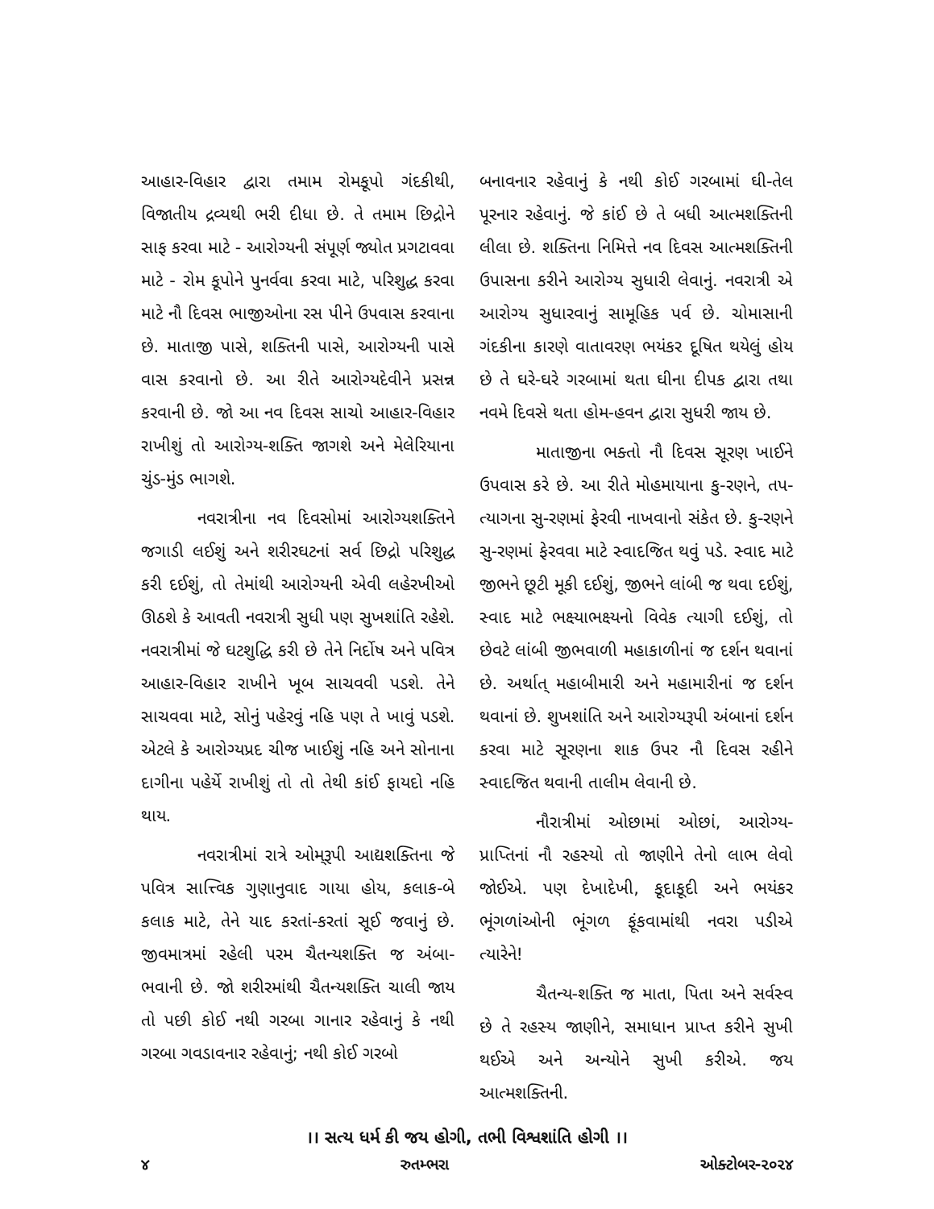આહાર-વિહાર દ્વારા તમામ રોમકૂપો ગંદકીથી, વિજાતીય દ્રવ્યથી ભરી દીધા છે. તે તમામ છિદ્રોને સાફ કરવા માટે - આરોગ્યની સંપૂર્ણ જ્યોત પ્રગટાવવા માટે - રોમ કૂપોને પુનર્વવા કરવા માટે, પરિશુદ્ધ કરવા માટે નૌ દિવસ ભાજીઓના રસ પીને ઉપવાસ કરવાના છે. માતાજી પાસે, શક્તિની પાસે, આરોગ્યની પાસે વાસ કરવાનો છે. આ રીતે આરોગ્યદેવીને પ્રસન્ન કરવાની છે. જો આ નવ દિવસ સાચો આહાર-વિહાર રાખીશું તો આરોગ્ય-શક્તિ જાગશે અને મેલેરિયાના ચુંડ-મુંડ ભાગશે.
નવરાત્રીના નવ દિવસોમાં આરોગ્યશક્તિને જગાડી લઈશું અને શરીરઘટનાં સર્વ છિદ્રો પરિશુદ્ધ કરી દઈશું, તો તેમાંથી આરોગ્યની એવી લહેરખીઓ ઊઠશે કે આવતી નવરાત્રી સુધી પણ સુખશાંતિ રહેશે. નવરાત્રીમાં જે ઘટશુદ્ધિ કરી છે તેને નિર્દોષ અને પવિત્ર આહાર-વિહાર રાખીને ખૂબ સાચવવી પડશે. તેને સાચવવા માટે, સોનું પહેરવું નહિ પણ તે ખાવું પડશે. એટલે કે આરોગ્યપ્રદ ચીજ ખાઈશું નહિ અને સોનાના દાગીના પહેર્યે રાખીશું તો તો તેથી કાંઈ ફાયદો નહિ થાય.
નવરાત્રીમાં રાત્રે ઓમ્‌રૂપી આદ્યશક્તિના જે પવિત્ર સાત્ત્વિક ગુણાનુવાદ ગાયા હોય, કલાક-બે કલાક માટે, તેને યાદ કરતાં-કરતાં સૂઈ જવાનું છે. જીવમાત્રમાં રહેલી પરમ ચૈતન્યશક્તિ જ અંબા-ભવાની છે. જો શરીરમાંથી ચૈતન્યશક્તિ ચાલી જાય તો પછી કોઈ નથી ગરબા ગાનાર રહેવાનું કે નથી ગરબા ગવડાવનાર રહેવાનું; નથી કોઈ ગરબો
બનાવનાર રહેવાનું કે નથી કોઈ ગરબામાં ઘી-તેલ પૂરનાર રહેવાનું. જે કાંઈ છે તે બધી આત્મશક્તિની લીલા છે. શક્તિના નિમિત્તે નવ દિવસ આત્મશક્તિની ઉપાસના કરીને આરોગ્ય સુધારી લેવાનું. નવરાત્રી એ આરોગ્ય સુધારવાનું સામૂહિક પર્વ છે. ચોમાસાની ગંદકીના કારણે વાતાવરણ ભયંકર દૂષિત થયેલું હોય છે તે ઘરે-ઘરે ગરબામાં થતા ઘીના દીપક દ્વારા તથા નવમે દિવસે થતા હોમ-હવન દ્વારા સુધરી જાય છે.
માતાજીના ભક્તો નૌ દિવસ સૂરણ ખાઈને ઉપવાસ કરે છે. આ રીતે મોહમાયાના કુ-રણને, તપ-ત્યાગના સુ-રણમાં ફેરવી નાખવાનો સંકેત છે. કુ-રણને સુ-રણમાં ફેરવવા માટે સ્વાદજિત થવું પડે. સ્વાદ માટે જીભને છૂટી મૂકી દઈશું, જીભને લાંબી જ થવા દઈશું, સ્વાદ માટે ભક્ષ્યાભક્ષ્યનો વિવેક ત્યાગી દઈશું, તો છેવટે લાંબી જીભવાળી મહાકાળીનાં જ દર્શન થવાનાં છે. અર્થાત્ મહાબીમારી અને મહામારીનાં જ દર્શન થવાનાં છે. શુખશાંતિ અને આરોગ્યરૂપી અંબાનાં દર્શન કરવા માટે સૂરણના શાક ઉપર નૌ દિવસ રહીને સ્વાદજિત થવાની તાલીમ લેવાની છે.
નૌરાત્રીમાં ઓછામાં ઓછાં, આરોગ્ય-પ્રાપ્તિનાં નૌ રહસ્યો તો જાણીને તેનો લાભ લેવો જોઈએ. પણ દેખાદેખી, કૂદાકૂદી અને ભયંકર ભૂંગળાંઓની ભૂંગળ ફૂંકવામાંથી નવરા પડીએ ત્યારેને!
ચૈતન્ય-શક્તિ જ માતા, પિતા અને સર્વસ્વ છે તે રહસ્ય જાણીને, સમાધાન પ્રાપ્ત કરીને સુખી થઈએ અને અન્યોને સુખી કરીએ. જય આત્મશક્તિની.
।। સત્ય ધર્મ કી જય હોગી, તભી વિશ્વશાંતિ હોગી ।।
૪ રુતમ્ભરા ઓક્ટોબર-૨૦૨૪